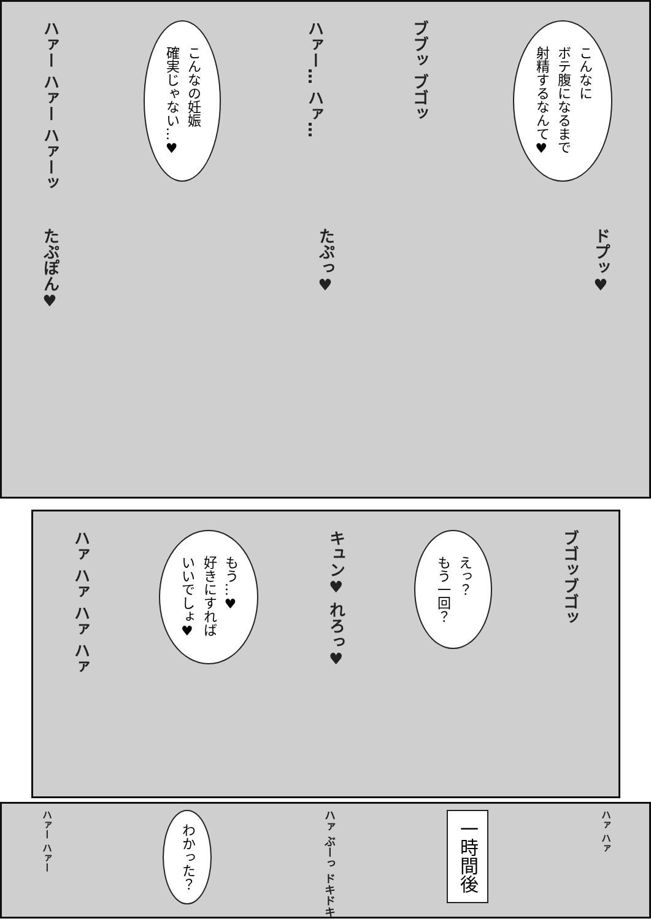ハァー ハァー ハァーッ
こんなの妊娠
確実じゃない…♥
ハァー… ハァ…
ブブッ ブゴッ
こんなに
ボテ腹になるまで
射精するなんて♥
たぷぽん♥
たぷっ♥
ドプッ♥
ハァ ハァ ハァ ハァ
もう…♥
好きにすれば
いいでしょ♥
キュン♥ れろっ♥
えっ？
もう一回？
ブゴッブゴッ
ハァー ハァー
わかった？
ハァ ぶーっ ドキドキ
一時間後
ハァ ハァ